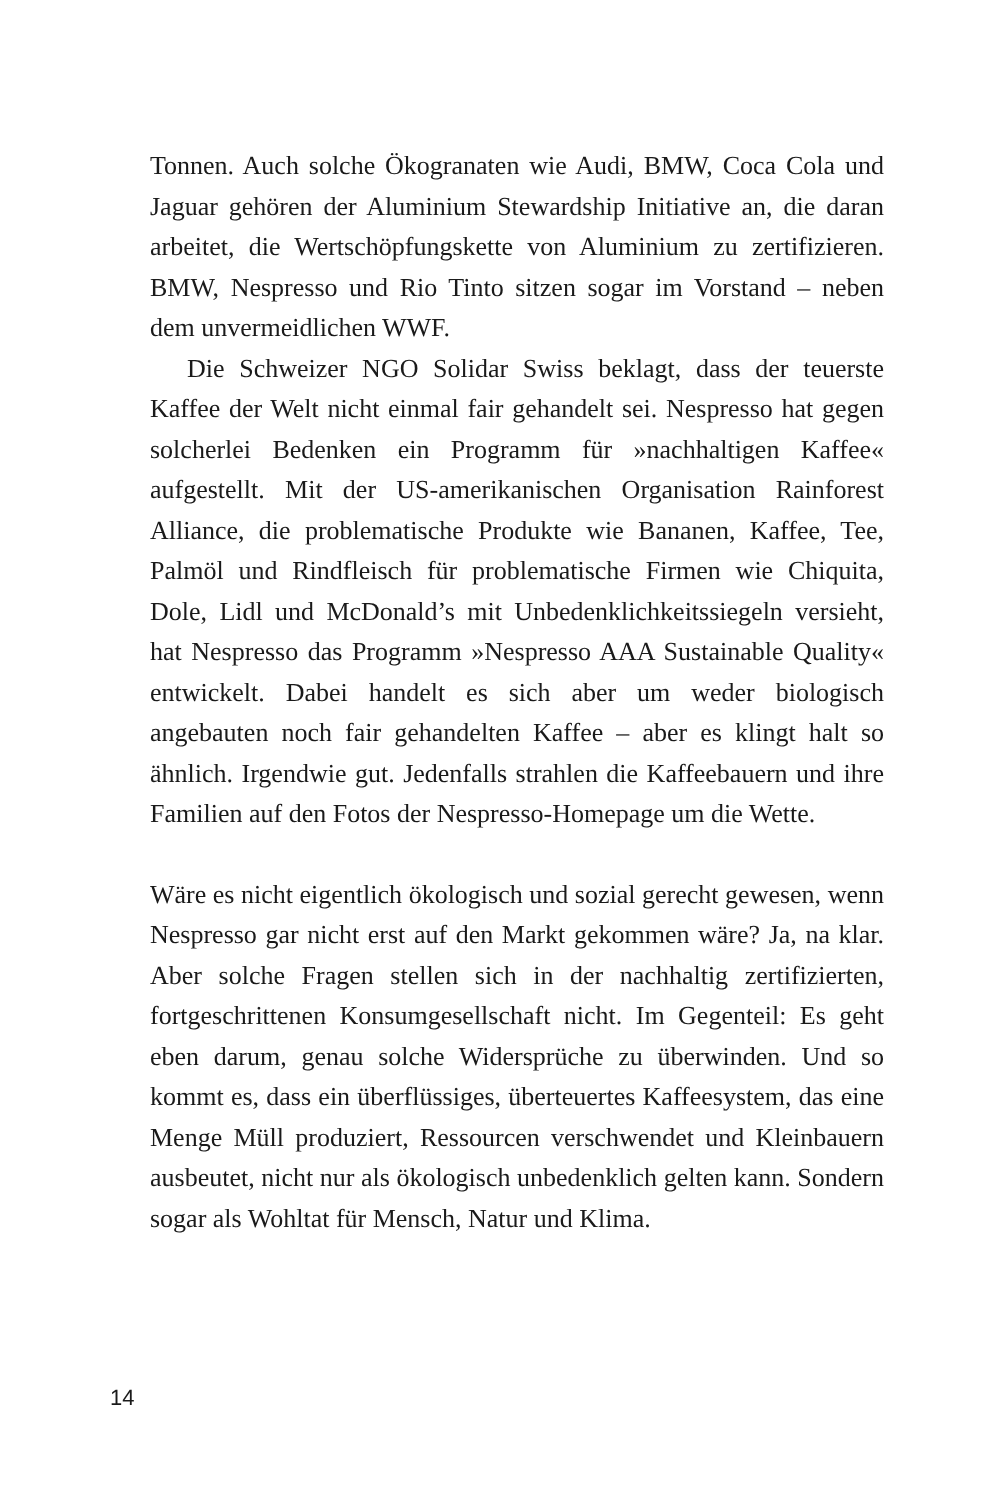Tonnen. Auch solche Ökogranaten wie Audi, BMW, Coca Cola und Jaguar gehören der Aluminium Stewardship Initiative an, die daran arbeitet, die Wertschöpfungskette von Aluminium zu zertifizieren. BMW, Nespresso und Rio Tinto sitzen sogar im Vorstand – neben dem unvermeidlichen WWF.
Die Schweizer NGO Solidar Swiss beklagt, dass der teuerste Kaffee der Welt nicht einmal fair gehandelt sei. Nespresso hat gegen solcherlei Bedenken ein Programm für »nachhaltigen Kaffee« aufgestellt. Mit der US-amerikanischen Organisation Rainforest Alliance, die problematische Produkte wie Bananen, Kaffee, Tee, Palmöl und Rindfleisch für problematische Firmen wie Chiquita, Dole, Lidl und McDonald’s mit Unbedenklichkeitssiegeln versieht, hat Nespresso das Programm »Nespresso AAA Sustainable Quality« entwickelt. Dabei handelt es sich aber um weder biologisch angebauten noch fair gehandelten Kaffee – aber es klingt halt so ähnlich. Irgendwie gut. Jedenfalls strahlen die Kaffeebauern und ihre Familien auf den Fotos der Nespresso-Homepage um die Wette.
Wäre es nicht eigentlich ökologisch und sozial gerecht gewesen, wenn Nespresso gar nicht erst auf den Markt gekommen wäre? Ja, na klar. Aber solche Fragen stellen sich in der nachhaltig zertifizierten, fortgeschrittenen Konsumgesellschaft nicht. Im Gegenteil: Es geht eben darum, genau solche Widersprüche zu überwinden. Und so kommt es, dass ein überflüssiges, überteuertes Kaffeesystem, das eine Menge Müll produziert, Ressourcen verschwendet und Kleinbauern ausbeutet, nicht nur als ökologisch unbedenklich gelten kann. Sondern sogar als Wohltat für Mensch, Natur und Klima.
14